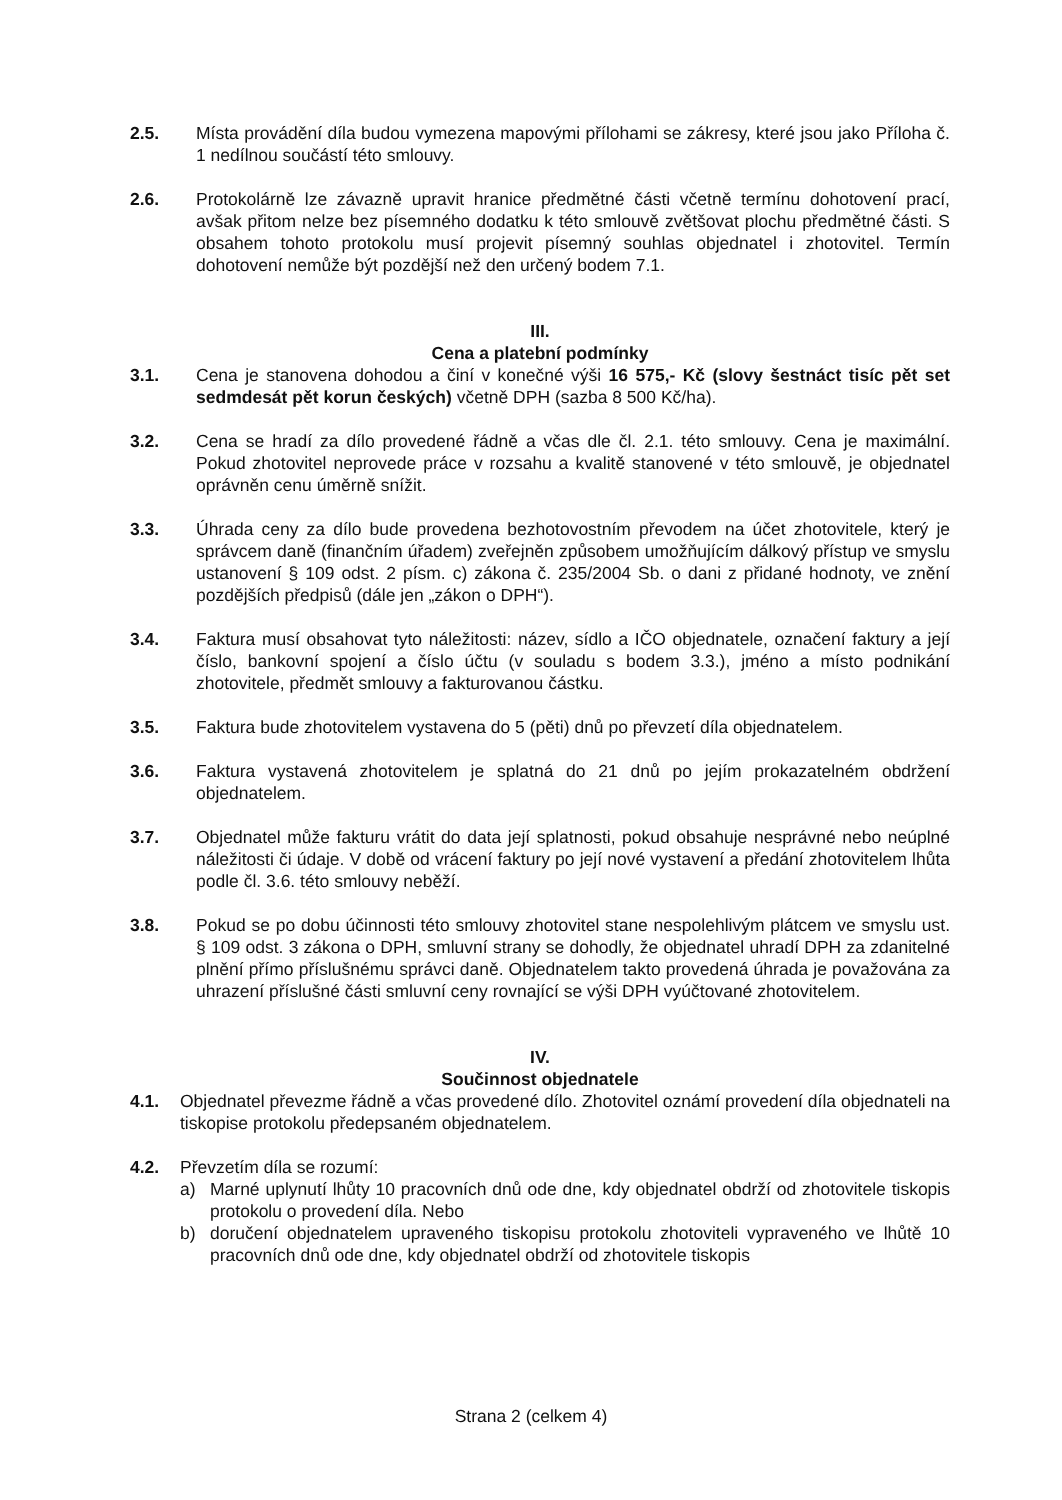2.5. Místa provádění díla budou vymezena mapovými přílohami se zákresy, které jsou jako Příloha č. 1 nedílnou součástí této smlouvy.
2.6. Protokolárně lze závazně upravit hranice předmětné části včetně termínu dohotovení prací, avšak přitom nelze bez písemného dodatku k této smlouvě zvětšovat plochu předmětné části. S obsahem tohoto protokolu musí projevit písemný souhlas objednatel i zhotovitel. Termín dohotovení nemůže být pozdější než den určený bodem 7.1.
III.
Cena a platební podmínky
3.1. Cena je stanovena dohodou a činí v konečné výši 16 575,- Kč (slovy šestnáct tisíc pět set sedmdesát pět korun českých) včetně DPH (sazba 8 500 Kč/ha).
3.2. Cena se hradí za dílo provedené řádně a včas dle čl. 2.1. této smlouvy. Cena je maximální. Pokud zhotovitel neprovede práce v rozsahu a kvalitě stanovené v této smlouvě, je objednatel oprávněn cenu úměrně snížit.
3.3. Úhrada ceny za dílo bude provedena bezhotovostním převodem na účet zhotovitele, který je správcem daně (finančním úřadem) zveřejněn způsobem umožňujícím dálkový přístup ve smyslu ustanovení § 109 odst. 2 písm. c) zákona č. 235/2004 Sb. o dani z přidané hodnoty, ve znění pozdějších předpisů (dále jen „zákon o DPH“).
3.4. Faktura musí obsahovat tyto náležitosti: název, sídlo a IČO objednatele, označení faktury a její číslo, bankovní spojení a číslo účtu (v souladu s bodem 3.3.), jméno a místo podnikání zhotovitele, předmět smlouvy a fakturovanou částku.
3.5. Faktura bude zhotovitelem vystavena do 5 (pěti) dnů po převzetí díla objednatelem.
3.6. Faktura vystavená zhotovitelem je splatná do 21 dnů po jejím prokazatelném obdržení objednatelem.
3.7. Objednatel může fakturu vrátit do data její splatnosti, pokud obsahuje nesprávné nebo neúplné náležitosti či údaje. V době od vrácení faktury po její nové vystavení a předání zhotovitelem lhůta podle čl. 3.6. této smlouvy neběží.
3.8. Pokud se po dobu účinnosti této smlouvy zhotovitel stane nespolehlivým plátcem ve smyslu ust. § 109 odst. 3 zákona o DPH, smluvní strany se dohodly, že objednatel uhradí DPH za zdanitelné plnění přímo příslušnému správci daně. Objednatelem takto provedená úhrada je považována za uhrazení příslušné části smluvní ceny rovnající se výši DPH vyúčtované zhotovitelem.
IV.
Součinnost objednatele
4.1. Objednatel převezme řádně a včas provedené dílo. Zhotovitel oznámí provedení díla objednateli na tiskopise protokolu předepsaném objednatelem.
4.2. Převzetím díla se rozumí:
a) Marné uplynutí lhůty 10 pracovních dnů ode dne, kdy objednatel obdrží od zhotovitele tiskopis protokolu o provedení díla. Nebo
b) doručení objednatelem upraveného tiskopisu protokolu zhotoviteli vypraveného ve lhůtě 10 pracovních dnů ode dne, kdy objednatel obdrží od zhotovitele tiskopis
Strana 2 (celkem 4)